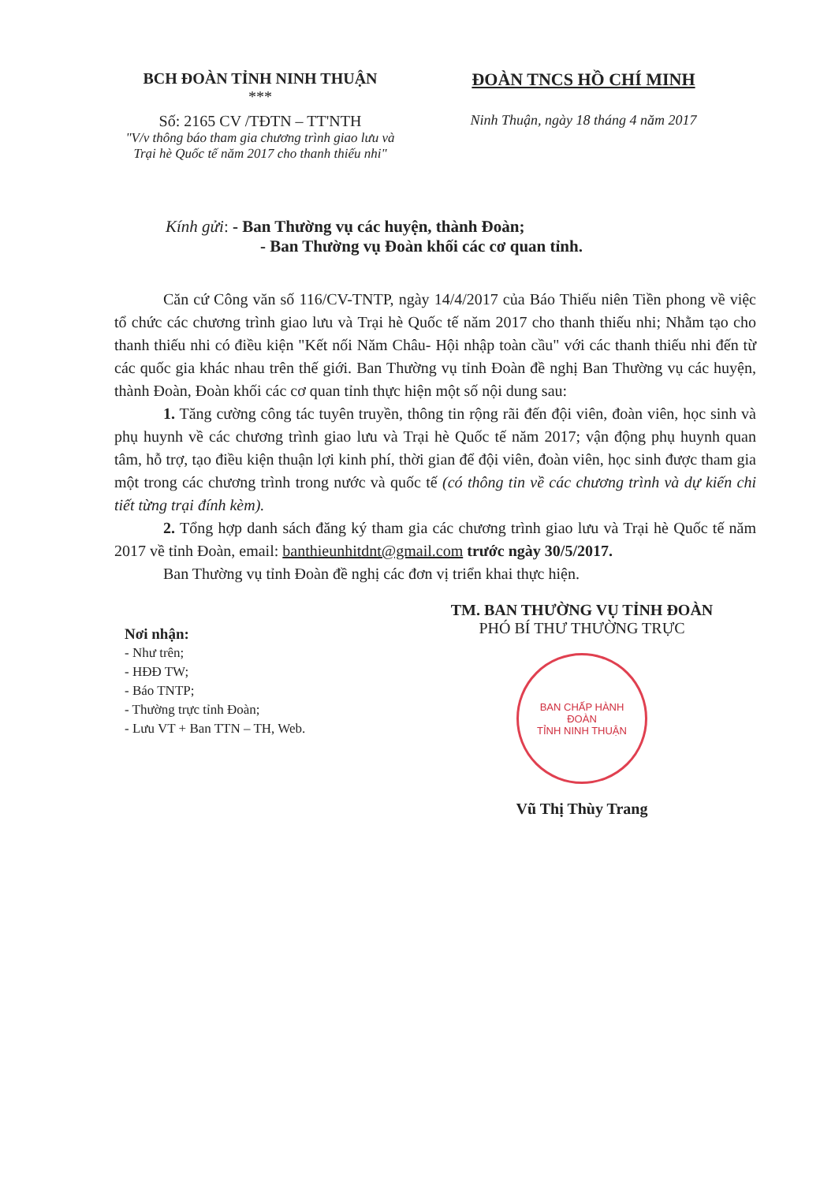BCH ĐOÀN TỈNH NINH THUẬN
***
Số: 2165 CV /TĐTN – TT'NTH
"V/v thông báo tham gia chương trình giao lưu và Trại hè Quốc tế năm 2017 cho thanh thiếu nhi"
ĐOÀN TNCS HỒ CHÍ MINH
Ninh Thuận, ngày 18 tháng 4 năm 2017
Kính gửi: - Ban Thường vụ các huyện, thành Đoàn;
- Ban Thường vụ Đoàn khối các cơ quan tỉnh.
Căn cứ Công văn số 116/CV-TNTP, ngày 14/4/2017 của Báo Thiếu niên Tiền phong về việc tổ chức các chương trình giao lưu và Trại hè Quốc tế năm 2017 cho thanh thiếu nhi; Nhằm tạo cho thanh thiếu nhi có điều kiện "Kết nối Năm Châu- Hội nhập toàn cầu" với các thanh thiếu nhi đến từ các quốc gia khác nhau trên thế giới. Ban Thường vụ tỉnh Đoàn đề nghị Ban Thường vụ các huyện, thành Đoàn, Đoàn khối các cơ quan tỉnh thực hiện một số nội dung sau:
1. Tăng cường công tác tuyên truyền, thông tin rộng rãi đến đội viên, đoàn viên, học sinh và phụ huynh về các chương trình giao lưu và Trại hè Quốc tế năm 2017; vận động phụ huynh quan tâm, hỗ trợ, tạo điều kiện thuận lợi kinh phí, thời gian để đội viên, đoàn viên, học sinh được tham gia một trong các chương trình trong nước và quốc tế (có thông tin về các chương trình và dự kiến chi tiết từng trại đính kèm).
2. Tổng hợp danh sách đăng ký tham gia các chương trình giao lưu và Trại hè Quốc tế năm 2017 về tỉnh Đoàn, email: banthieunhitdnt@gmail.com trước ngày 30/5/2017.
Ban Thường vụ tỉnh Đoàn đề nghị các đơn vị triển khai thực hiện.
Nơi nhận:
- Như trên;
- HĐĐ TW;
- Báo TNTP;
- Thường trực tỉnh Đoàn;
- Lưu VT + Ban TTN – TH, Web.
TM. BAN THƯỜNG VỤ TỈNH ĐOÀN
PHÓ BÍ THƯ THƯỜNG TRỰC
BAN CHẤP HÀNH
ĐOÀN
TỈNH NINH THUẬN
Vũ Thị Thùy Trang